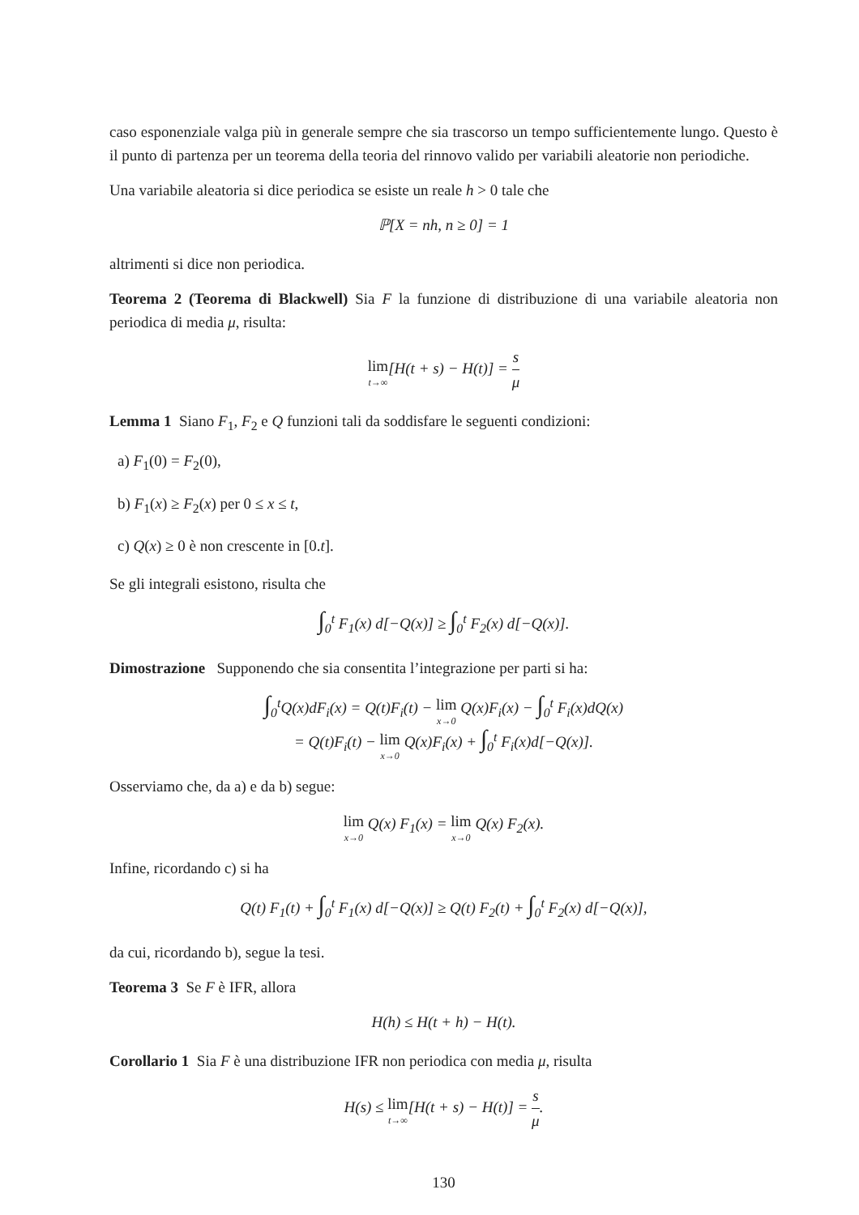caso esponenziale valga più in generale sempre che sia trascorso un tempo sufficientemente lungo. Questo è il punto di partenza per un teorema della teoria del rinnovo valido per variabili aleatorie non periodiche.
Una variabile aleatoria si dice periodica se esiste un reale h > 0 tale che
ℙ[X = nh, n ≥ 0] = 1
altrimenti si dice non periodica.
Teorema 2 (Teorema di Blackwell) Sia F la funzione di distribuzione di una variabile aleatoria non periodica di media μ, risulta:
lim t→∞[H(t + s) − H(t)] = s μ
Lemma 1 Siano F<sub>1</sub>, F<sub>2</sub> e Q funzioni tali da soddisfare le seguenti condizioni:
a) F<sub>1</sub>(0) = F<sub>2</sub>(0),
b) F<sub>1</sub>(x) ≥ F<sub>2</sub>(x) per 0 ≤ x ≤ t,
c) Q(x) ≥ 0 è non crescente in [0.t].
Se gli integrali esistono, risulta che
∫<sub>0</sub><sup>t</sup> F<sub>1</sub>(x) d[−Q(x)] ≥ ∫<sub>0</sub><sup>t</sup> F<sub>2</sub>(x) d[−Q(x)].
Dimostrazione Supponendo che sia consentita l’integrazione per parti si ha:
∫<sub>0</sub><sup>t</sup>Q(x)dF<sub>i</sub>(x) = Q(t)F<sub>i</sub>(t) − lim x→0 Q(x)F<sub>i</sub>(x) − ∫<sub>0</sub><sup>t</sup> F<sub>i</sub>(x)dQ(x)
= Q(t)F<sub>i</sub>(t) − lim x→0 Q(x)F<sub>i</sub>(x) + ∫<sub>0</sub><sup>t</sup> F<sub>i</sub>(x)d[−Q(x)].
Osserviamo che, da a) e da b) segue:
lim x→0 Q(x) F<sub>1</sub>(x) = lim x→0 Q(x) F<sub>2</sub>(x).
Infine, ricordando c) si ha
Q(t) F<sub>1</sub>(t) + ∫<sub>0</sub><sup>t</sup> F<sub>1</sub>(x) d[−Q(x)] ≥ Q(t) F<sub>2</sub>(t) + ∫<sub>0</sub><sup>t</sup> F<sub>2</sub>(x) d[−Q(x)],
da cui, ricordando b), segue la tesi.
Teorema 3 Se F è IFR, allora
H(h) ≤ H(t + h) − H(t).
Corollario 1 Sia F è una distribuzione IFR non periodica con media μ, risulta
H(s) ≤ lim t→∞[H(t + s) − H(t)] = s μ.
130